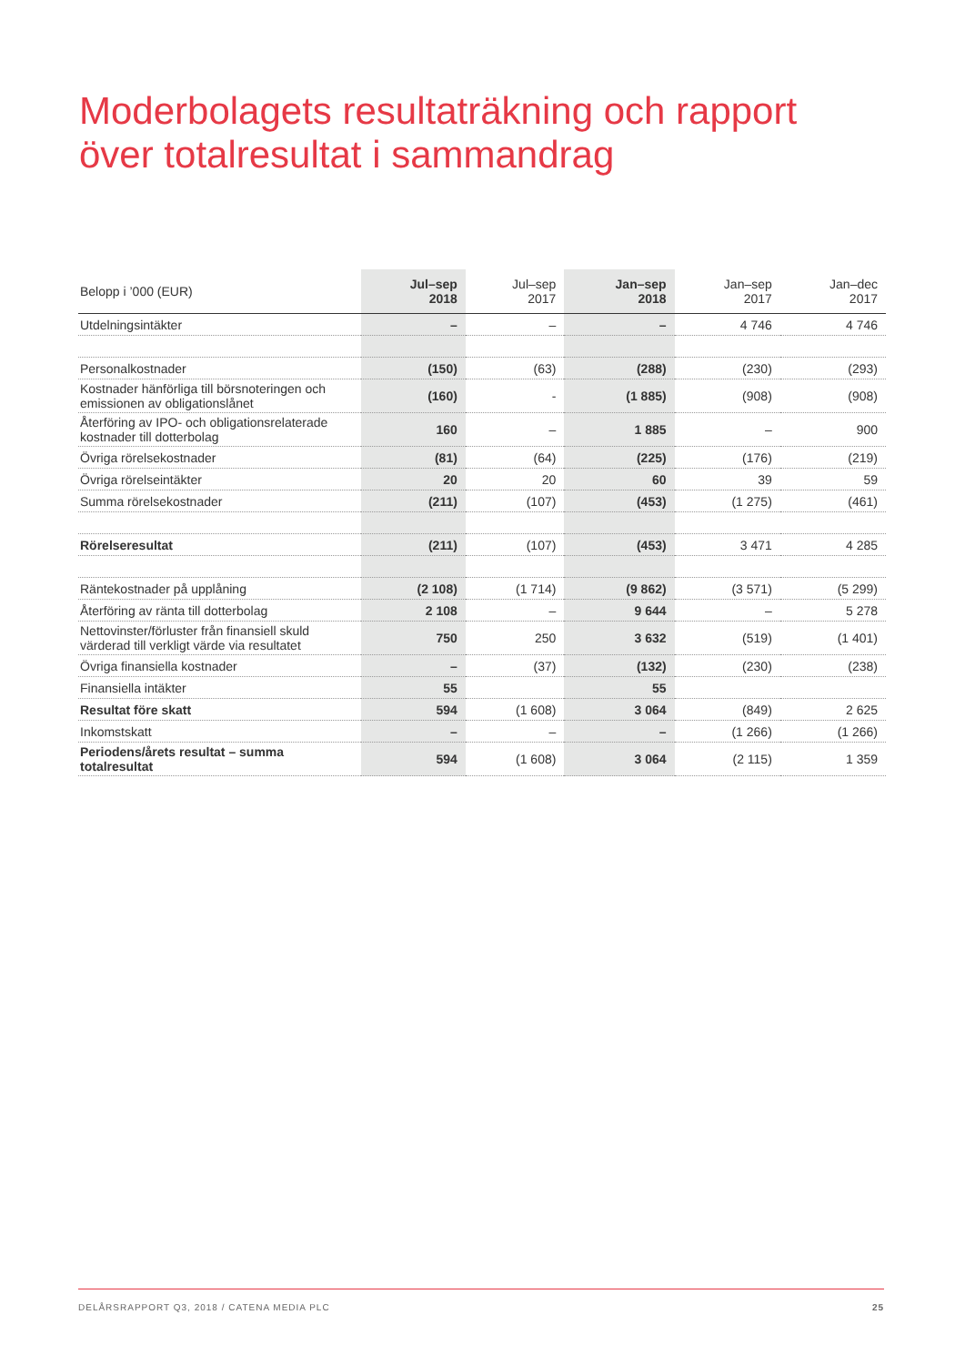Moderbolagets resultaträkning och rapport
över totalresultat i sammandrag
| Belopp i ’000 (EUR) | Jul–sep 2018 | Jul–sep 2017 | Jan–sep 2018 | Jan–sep 2017 | Jan–dec 2017 |
| --- | --- | --- | --- | --- | --- |
| Utdelningsintäkter | – | – | – | 4 746 | 4 746 |
| Personalkostnader | (150) | (63) | (288) | (230) | (293) |
| Kostnader hänförliga till börsnoteringen och emissionen av obligationslånet | (160) | - | (1 885) | (908) | (908) |
| Återföring av IPO- och obligationsrelaterade kostnader till dotterbolag | 160 | – | 1 885 | – | 900 |
| Övriga rörelsekostnader | (81) | (64) | (225) | (176) | (219) |
| Övriga rörelseintäkter | 20 | 20 | 60 | 39 | 59 |
| Summa rörelsekostnader | (211) | (107) | (453) | (1 275) | (461) |
| Rörelseresultat | (211) | (107) | (453) | 3 471 | 4 285 |
| Räntekostnader på upplåning | (2 108) | (1 714) | (9 862) | (3 571) | (5 299) |
| Återföring av ränta till dotterbolag | 2 108 | – | 9 644 | – | 5 278 |
| Nettovinster/förluster från finansiell skuld värderad till verkligt värde via resultatet | 750 | 250 | 3 632 | (519) | (1 401) |
| Övriga finansiella kostnader | – | (37) | (132) | (230) | (238) |
| Finansiella intäkter | 55 | | 55 | | |
| Resultat före skatt | 594 | (1 608) | 3 064 | (849) | 2 625 |
| Inkomstskatt | – | – | – | (1 266) | (1 266) |
| Periodens/årets resultat – summa totalresultat | 594 | (1 608) | 3 064 | (2 115) | 1 359 |
DELÅRSRAPPORT Q3, 2018 / CATENA MEDIA PLC 25